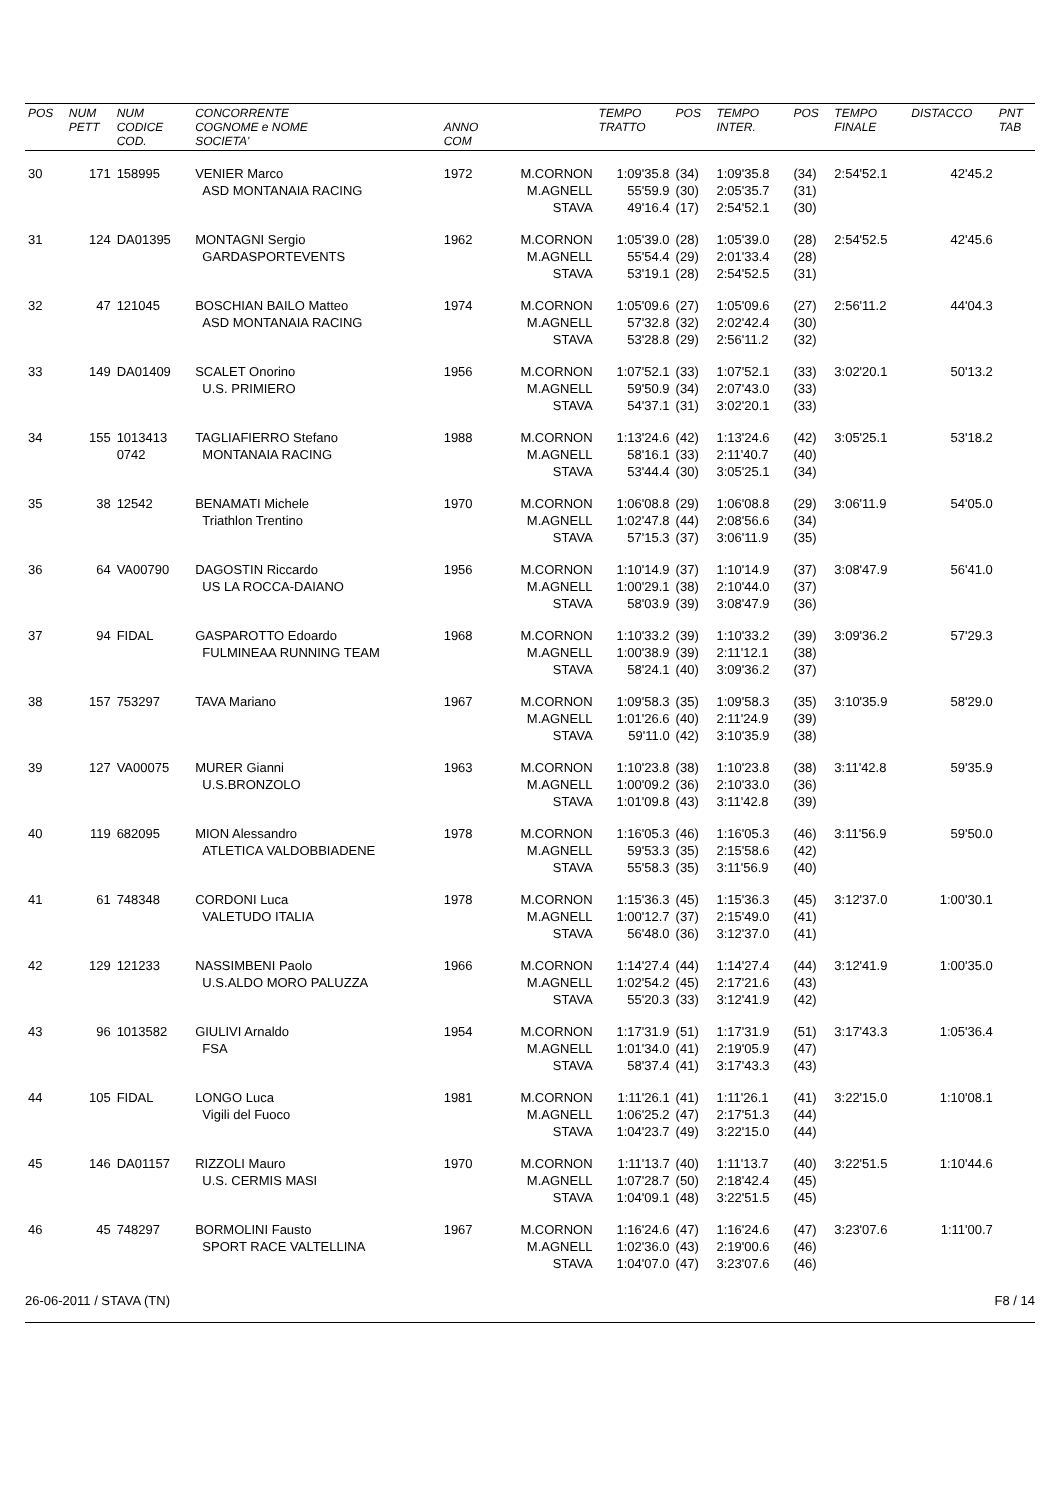| POS | NUM PETT | NUM CODICE COD. | CONCORRENTE COGNOME e NOME SOCIETA' | ANNO COM | | TEMPO TRATTO | POS | TEMPO INTER. | POS | TEMPO FINALE | DISTACCO | PNT TAB |
| --- | --- | --- | --- | --- | --- | --- | --- | --- | --- | --- | --- | --- |
| 30 | 171 | 158995 | VENIER Marco ASD MONTANAIA RACING | 1972 | M.CORNON M.AGNELL STAVA | 1:09'35.8 55'59.9 49'16.4 | (34) (30) (17) | 1:09'35.8 2:05'35.7 2:54'52.1 | (34) (31) (30) | 2:54'52.1 | 42'45.2 | |
| 31 | 124 | DA01395 | MONTAGNI Sergio GARDASPORTEVENTS | 1962 | M.CORNON M.AGNELL STAVA | 1:05'39.0 55'54.4 53'19.1 | (28) (29) (28) | 1:05'39.0 2:01'33.4 2:54'52.5 | (28) (28) (31) | 2:54'52.5 | 42'45.6 | |
| 32 | 47 | 121045 | BOSCHIAN BAILO Matteo ASD MONTANAIA RACING | 1974 | M.CORNON M.AGNELL STAVA | 1:05'09.6 57'32.8 53'28.8 | (27) (32) (29) | 1:05'09.6 2:02'42.4 2:56'11.2 | (27) (30) (32) | 2:56'11.2 | 44'04.3 | |
| 33 | 149 | DA01409 | SCALET Onorino U.S. PRIMIERO | 1956 | M.CORNON M.AGNELL STAVA | 1:07'52.1 59'50.9 54'37.1 | (33) (34) (31) | 1:07'52.1 2:07'43.0 3:02'20.1 | (33) (33) (33) | 3:02'20.1 | 50'13.2 | |
| 34 | 155 | 1013413 0742 | TAGLIAFIERRO Stefano MONTANAIA RACING | 1988 | M.CORNON M.AGNELL STAVA | 1:13'24.6 58'16.1 53'44.4 | (42) (33) (30) | 1:13'24.6 2:11'40.7 3:05'25.1 | (42) (40) (34) | 3:05'25.1 | 53'18.2 | |
| 35 | 38 | 12542 | BENAMATI Michele Triathlon Trentino | 1970 | M.CORNON M.AGNELL STAVA | 1:06'08.8 1:02'47.8 57'15.3 | (29) (44) (37) | 1:06'08.8 2:08'56.6 3:06'11.9 | (29) (34) (35) | 3:06'11.9 | 54'05.0 | |
| 36 | 64 | VA00790 | DAGOSTIN Riccardo US LA ROCCA-DAIANO | 1956 | M.CORNON M.AGNELL STAVA | 1:10'14.9 1:00'29.1 58'03.9 | (37) (38) (39) | 1:10'14.9 2:10'44.0 3:08'47.9 | (37) (37) (36) | 3:08'47.9 | 56'41.0 | |
| 37 | 94 | FIDAL | GASPAROTTO Edoardo FULMINEAA RUNNING TEAM | 1968 | M.CORNON M.AGNELL STAVA | 1:10'33.2 1:00'38.9 58'24.1 | (39) (39) (40) | 1:10'33.2 2:11'12.1 3:09'36.2 | (39) (38) (37) | 3:09'36.2 | 57'29.3 | |
| 38 | 157 | 753297 | TAVA Mariano | 1967 | M.CORNON M.AGNELL STAVA | 1:09'58.3 1:01'26.6 59'11.0 | (35) (40) (42) | 1:09'58.3 2:11'24.9 3:10'35.9 | (35) (39) (38) | 3:10'35.9 | 58'29.0 | |
| 39 | 127 | VA00075 | MURER Gianni U.S.BRONZOLO | 1963 | M.CORNON M.AGNELL STAVA | 1:10'23.8 1:00'09.2 1:01'09.8 | (38) (36) (43) | 1:10'23.8 2:10'33.0 3:11'42.8 | (38) (36) (39) | 3:11'42.8 | 59'35.9 | |
| 40 | 119 | 682095 | MION Alessandro ATLETICA VALDOBBIADENE | 1978 | M.CORNON M.AGNELL STAVA | 1:16'05.3 59'53.3 55'58.3 | (46) (35) (35) | 1:16'05.3 2:15'58.6 3:11'56.9 | (46) (42) (40) | 3:11'56.9 | 59'50.0 | |
| 41 | 61 | 748348 | CORDONI Luca VALETUDO ITALIA | 1978 | M.CORNON M.AGNELL STAVA | 1:15'36.3 1:00'12.7 56'48.0 | (45) (37) (36) | 1:15'36.3 2:15'49.0 3:12'37.0 | (45) (41) (41) | 3:12'37.0 | 1:00'30.1 | |
| 42 | 129 | 121233 | NASSIMBENI Paolo U.S.ALDO MORO PALUZZA | 1966 | M.CORNON M.AGNELL STAVA | 1:14'27.4 1:02'54.2 55'20.3 | (44) (45) (33) | 1:14'27.4 2:17'21.6 3:12'41.9 | (44) (43) (42) | 3:12'41.9 | 1:00'35.0 | |
| 43 | 96 | 1013582 | GIULIVI Arnaldo FSA | 1954 | M.CORNON M.AGNELL STAVA | 1:17'31.9 1:01'34.0 58'37.4 | (51) (41) (41) | 1:17'31.9 2:19'05.9 3:17'43.3 | (51) (47) (43) | 3:17'43.3 | 1:05'36.4 | |
| 44 | 105 | FIDAL | LONGO Luca Vigili del Fuoco | 1981 | M.CORNON M.AGNELL STAVA | 1:11'26.1 1:06'25.2 1:04'23.7 | (41) (47) (49) | 1:11'26.1 2:17'51.3 3:22'15.0 | (41) (44) (44) | 3:22'15.0 | 1:10'08.1 | |
| 45 | 146 | DA01157 | RIZZOLI Mauro U.S. CERMIS MASI | 1970 | M.CORNON M.AGNELL STAVA | 1:11'13.7 1:07'28.7 1:04'09.1 | (40) (50) (48) | 1:11'13.7 2:18'42.4 3:22'51.5 | (40) (45) (45) | 3:22'51.5 | 1:10'44.6 | |
| 46 | 45 | 748297 | BORMOLINI Fausto SPORT RACE VALTELLINA | 1967 | M.CORNON M.AGNELL STAVA | 1:16'24.6 1:02'36.0 1:04'07.0 | (47) (43) (47) | 1:16'24.6 2:19'00.6 3:23'07.6 | (47) (46) (46) | 3:23'07.6 | 1:11'00.7 | |
26-06-2011 / STAVA (TN) F8 / 14